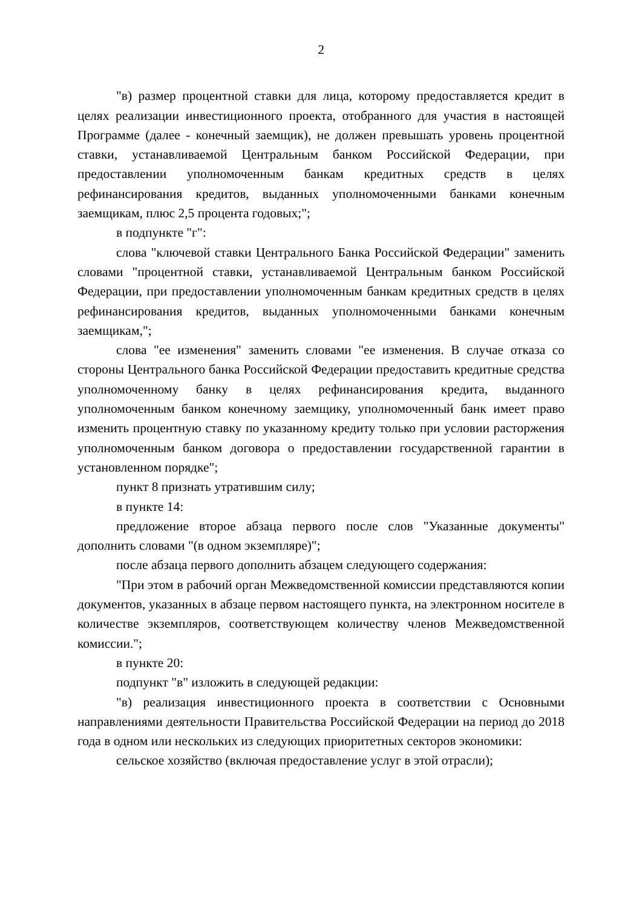2
"в) размер процентной ставки для лица, которому предоставляется кредит в целях реализации инвестиционного проекта, отобранного для участия в настоящей Программе (далее - конечный заемщик), не должен превышать уровень процентной ставки, устанавливаемой Центральным банком Российской Федерации, при предоставлении уполномоченным банкам кредитных средств в целях рефинансирования кредитов, выданных уполномоченными банками конечным заемщикам, плюс 2,5 процента годовых;";
в подпункте "г":
слова "ключевой ставки Центрального Банка Российской Федерации" заменить словами "процентной ставки, устанавливаемой Центральным банком Российской Федерации, при предоставлении уполномоченным банкам кредитных средств в целях рефинансирования кредитов, выданных уполномоченными банками конечным заемщикам,";
слова "ее изменения" заменить словами "ее изменения. В случае отказа со стороны Центрального банка Российской Федерации предоставить кредитные средства уполномоченному банку в целях рефинансирования кредита, выданного уполномоченным банком конечному заемщику, уполномоченный банк имеет право изменить процентную ставку по указанному кредиту только при условии расторжения уполномоченным банком договора о предоставлении государственной гарантии в установленном порядке";
пункт 8 признать утратившим силу;
в пункте 14:
предложение второе абзаца первого после слов "Указанные документы" дополнить словами "(в одном экземпляре)";
после абзаца первого дополнить абзацем следующего содержания:
"При этом в рабочий орган Межведомственной комиссии представляются копии документов, указанных в абзаце первом настоящего пункта, на электронном носителе в количестве экземпляров, соответствующем количеству членов Межведомственной комиссии.";
в пункте 20:
подпункт "в" изложить в следующей редакции:
"в) реализация инвестиционного проекта в соответствии с Основными направлениями деятельности Правительства Российской Федерации на период до 2018 года в одном или нескольких из следующих приоритетных секторов экономики:
сельское хозяйство (включая предоставление услуг в этой отрасли);